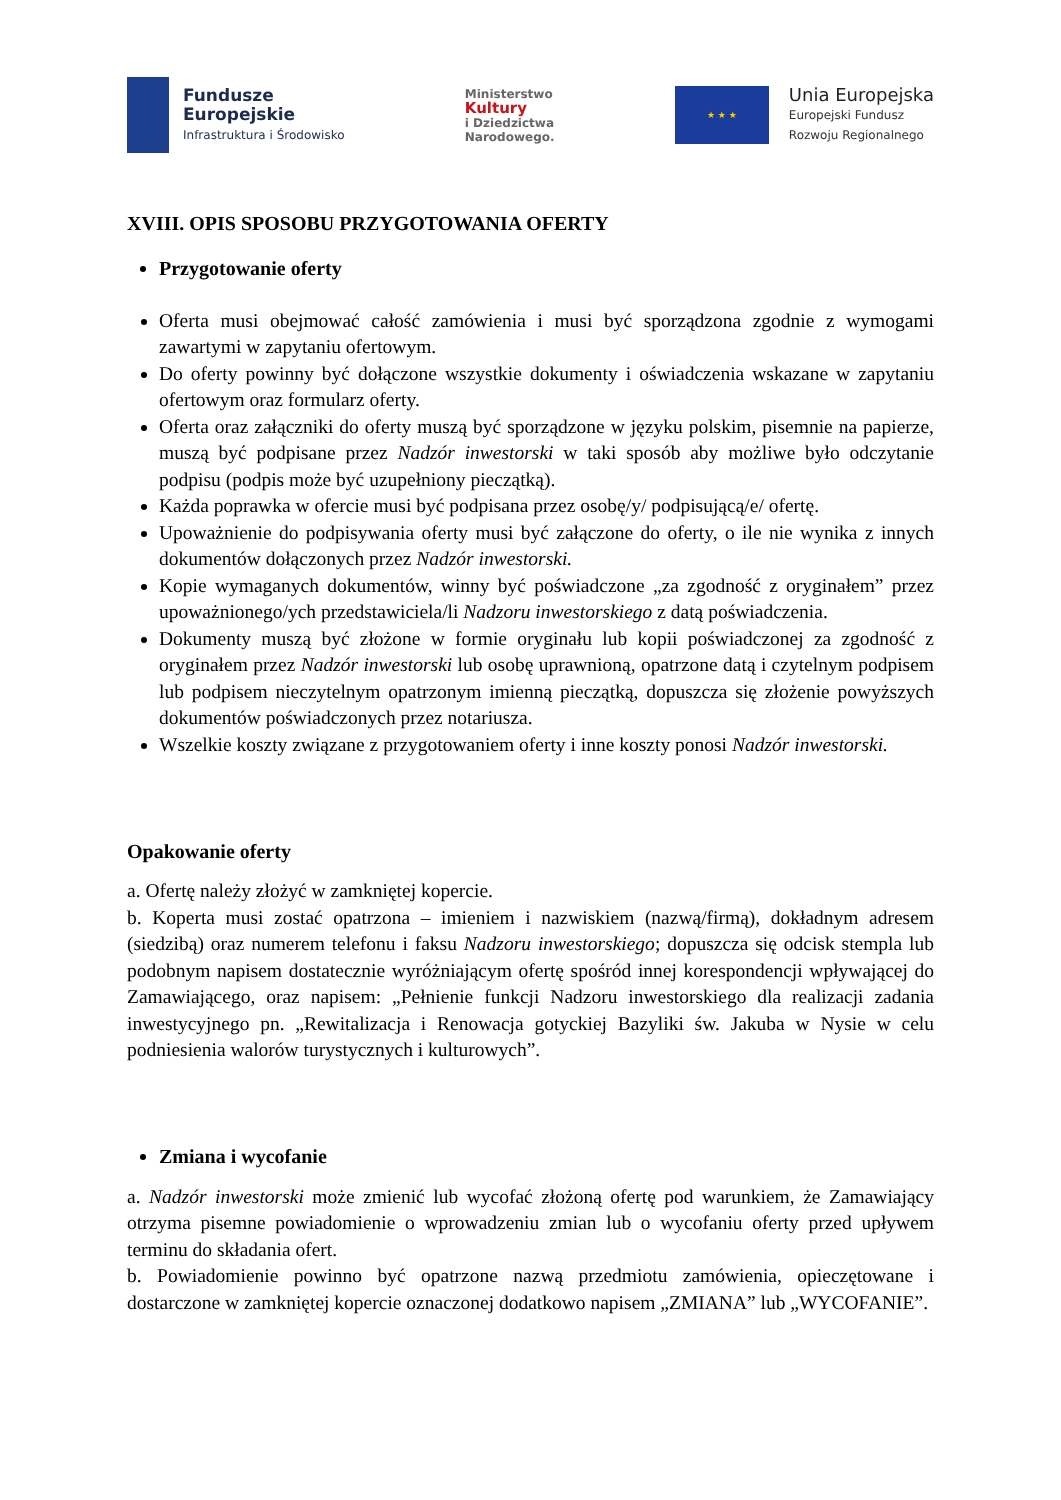Fundusze
Europejskie
Infrastruktura i Środowisko
Ministerstwo
Kultury
i Dziedzictwa
Narodowego.
★ ★ ★
Unia Europejska
Europejski Fundusz
Rozwoju Regionalnego
XVIII. OPIS SPOSOBU PRZYGOTOWANIA OFERTY
Przygotowanie oferty
Oferta musi obejmować całość zamówienia i musi być sporządzona zgodnie z wymogami zawartymi w zapytaniu ofertowym.
Do oferty powinny być dołączone wszystkie dokumenty i oświadczenia wskazane w zapytaniu ofertowym oraz formularz oferty.
Oferta oraz załączniki do oferty muszą być sporządzone w języku polskim, pisemnie na papierze, muszą być podpisane przez Nadzór inwestorski w taki sposób aby możliwe było odczytanie podpisu (podpis może być uzupełniony pieczątką).
Każda poprawka w ofercie musi być podpisana przez osobę/y/ podpisującą/e/ ofertę.
Upoważnienie do podpisywania oferty musi być załączone do oferty, o ile nie wynika z innych dokumentów dołączonych przez Nadzór inwestorski.
Kopie wymaganych dokumentów, winny być poświadczone „za zgodność z oryginałem” przez upoważnionego/ych przedstawiciela/li Nadzoru inwestorskiego z datą poświadczenia.
Dokumenty muszą być złożone w formie oryginału lub kopii poświadczonej za zgodność z oryginałem przez Nadzór inwestorski lub osobę uprawnioną, opatrzone datą i czytelnym podpisem lub podpisem nieczytelnym opatrzonym imienną pieczątką, dopuszcza się złożenie powyższych dokumentów poświadczonych przez notariusza.
Wszelkie koszty związane z przygotowaniem oferty i inne koszty ponosi Nadzór inwestorski.
Opakowanie oferty
a. Ofertę należy złożyć w zamkniętej kopercie.
b. Koperta musi zostać opatrzona – imieniem i nazwiskiem (nazwą/firmą), dokładnym adresem (siedzibą) oraz numerem telefonu i faksu Nadzoru inwestorskiego; dopuszcza się odcisk stempla lub podobnym napisem dostatecznie wyróżniającym ofertę spośród innej korespondencji wpływającej do Zamawiającego, oraz napisem: „Pełnienie funkcji Nadzoru inwestorskiego dla realizacji zadania inwestycyjnego pn. „Rewitalizacja i Renowacja gotyckiej Bazyliki św. Jakuba w Nysie w celu podniesienia walorów turystycznych i kulturowych”.
Zmiana i wycofanie
a. Nadzór inwestorski może zmienić lub wycofać złożoną ofertę pod warunkiem, że Zamawiający otrzyma pisemne powiadomienie o wprowadzeniu zmian lub o wycofaniu oferty przed upływem terminu do składania ofert.
b. Powiadomienie powinno być opatrzone nazwą przedmiotu zamówienia, opieczętowane i dostarczone w zamkniętej kopercie oznaczonej dodatkowo napisem „ZMIANA” lub „WYCOFANIE”.